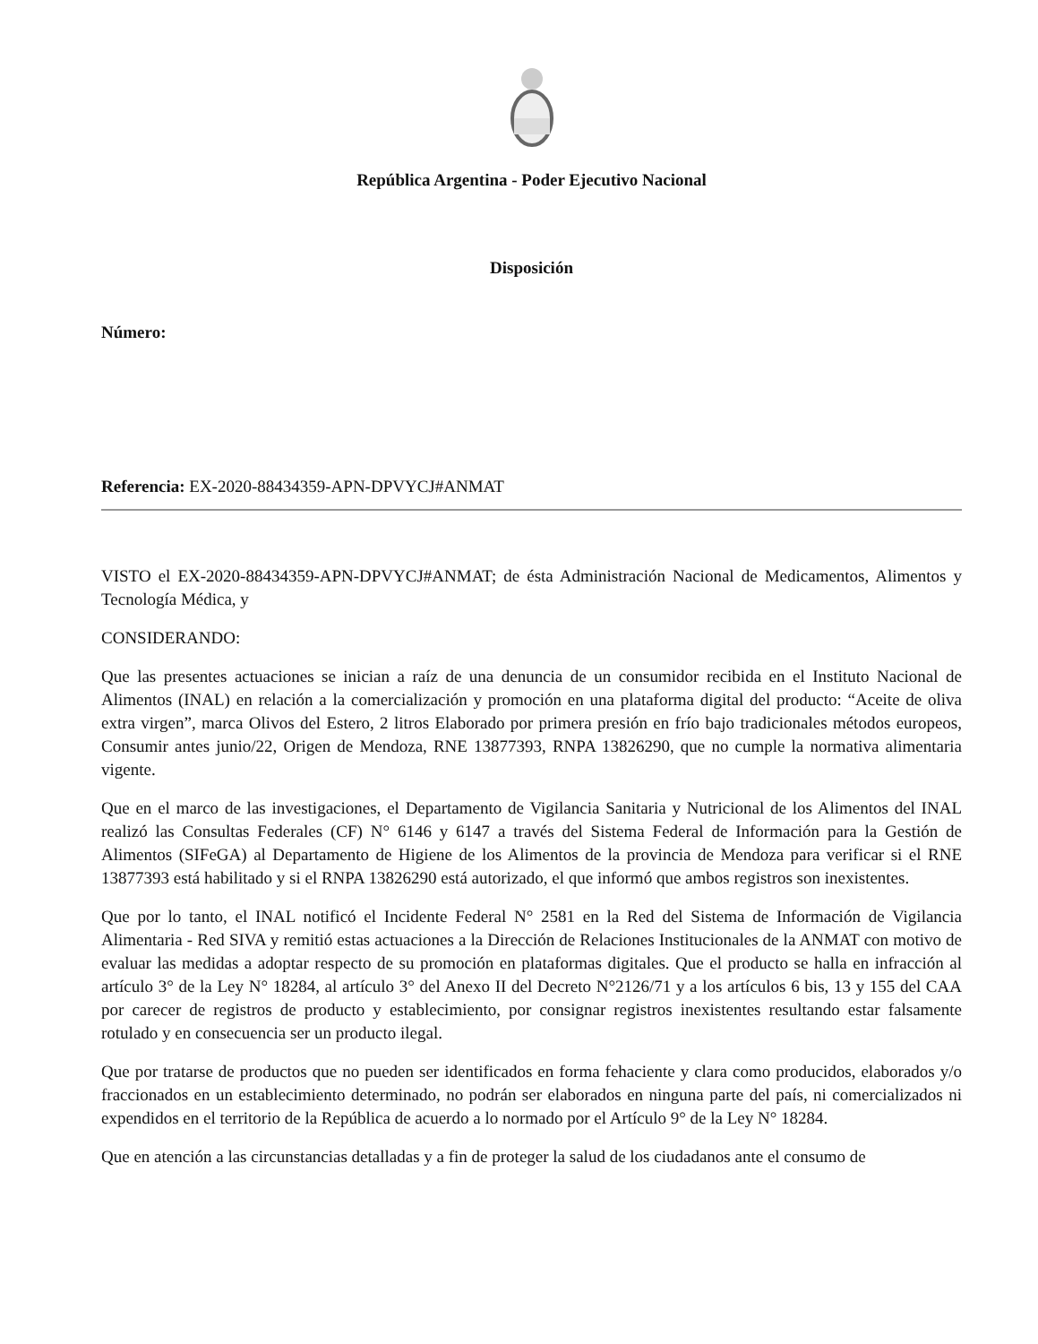República Argentina - Poder Ejecutivo Nacional
Disposición
Número:
Referencia: EX-2020-88434359-APN-DPVYCJ#ANMAT
VISTO el EX-2020-88434359-APN-DPVYCJ#ANMAT; de ésta Administración Nacional de Medicamentos, Alimentos y Tecnología Médica, y
CONSIDERANDO:
Que las presentes actuaciones se inician a raíz de una denuncia de un consumidor recibida en el Instituto Nacional de Alimentos (INAL) en relación a la comercialización y promoción en una plataforma digital del producto: “Aceite de oliva extra virgen”, marca Olivos del Estero, 2 litros Elaborado por primera presión en frío bajo tradicionales métodos europeos, Consumir antes junio/22, Origen de Mendoza, RNE 13877393, RNPA 13826290, que no cumple la normativa alimentaria vigente.
Que en el marco de las investigaciones, el Departamento de Vigilancia Sanitaria y Nutricional de los Alimentos del INAL realizó las Consultas Federales (CF) N° 6146 y 6147 a través del Sistema Federal de Información para la Gestión de Alimentos (SIFeGA) al Departamento de Higiene de los Alimentos de la provincia de Mendoza para verificar si el RNE 13877393 está habilitado y si el RNPA 13826290 está autorizado, el que informó que ambos registros son inexistentes.
Que por lo tanto, el INAL notificó el Incidente Federal N° 2581 en la Red del Sistema de Información de Vigilancia Alimentaria - Red SIVA y remitió estas actuaciones a la Dirección de Relaciones Institucionales de la ANMAT con motivo de evaluar las medidas a adoptar respecto de su promoción en plataformas digitales. Que el producto se halla en infracción al artículo 3° de la Ley N° 18284, al artículo 3° del Anexo II del Decreto N°2126/71 y a los artículos 6 bis, 13 y 155 del CAA por carecer de registros de producto y establecimiento, por consignar registros inexistentes resultando estar falsamente rotulado y en consecuencia ser un producto ilegal.
Que por tratarse de productos que no pueden ser identificados en forma fehaciente y clara como producidos, elaborados y/o fraccionados en un establecimiento determinado, no podrán ser elaborados en ninguna parte del país, ni comercializados ni expendidos en el territorio de la República de acuerdo a lo normado por el Artículo 9° de la Ley N° 18284.
Que en atención a las circunstancias detalladas y a fin de proteger la salud de los ciudadanos ante el consumo de